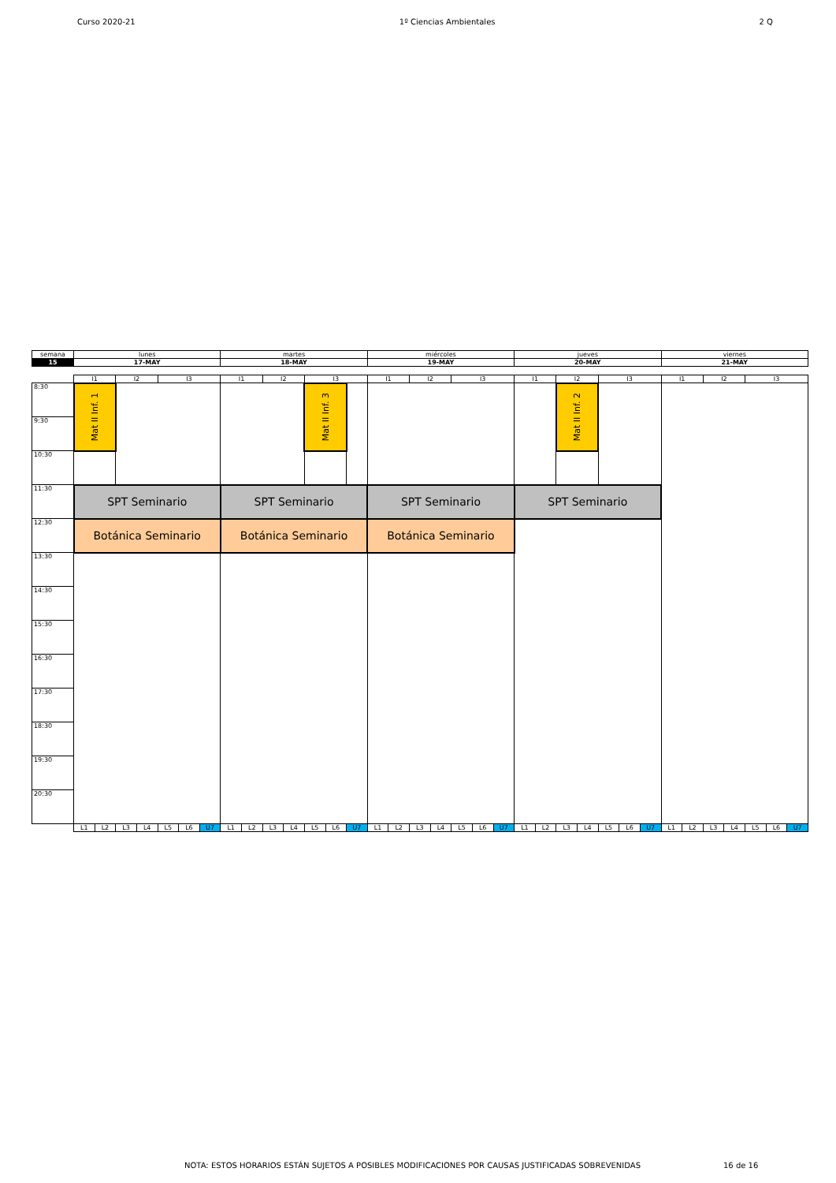Curso 2020-21 1º Ciencias Ambientales 2 Q
| semana | lunes | | | | | | | martes | | | | | | | miércoles | | | | | | | jueves | | | | | | | viernes | | | | | | |
| 15 | 17-MAY | | | | | | | 18-MAY | | | | | | | 19-MAY | | | | | | | 20-MAY | | | | | | | 21-MAY | | | | | | |
| | I1 | | I2 | | I3 | | | I1 | | I2 | | I3 | | | I1 | | I2 | | I3 | | | I1 | | I2 | | I3 | | | I1 | | I2 | | I3 | | |
| 8:30 | Mat II Inf. 1 | | | | | | | | | | | Mat II Inf. 3 | | | | | | | | | | | | Mat II Inf. 2 | | | | | | | | | | | |
| 9:30 | | | | | | | | | | | | | | | | | | | | | | | | | | | | | | | | | | | |
| 10:30 | | | | | | | | | | | | | | | | | | | | | | | | | | | | | | | | | | | |
| 11:30 | SPT Seminario | | | | | | | SPT Seminario | | | | | | | SPT Seminario | | | | | | | SPT Seminario | | | | | | | | | | | | | |
| 12:30 | Botánica Seminario | | | | | | | Botánica Seminario | | | | | | | Botánica Seminario | | | | | | | | | | | | | | | | | | | | |
| 13:30 | | | | | | | | | | | | | | | | | | | | | | | | | | | | | | | | | | | |
| 14:30 | | | | | | | | | | | | | | | | | | | | | | | | | | | | | | | | | | | |
| 15:30 | | | | | | | | | | | | | | | | | | | | | | | | | | | | | | | | | | | |
| 16:30 | | | | | | | | | | | | | | | | | | | | | | | | | | | | | | | | | | | |
| 17:30 | | | | | | | | | | | | | | | | | | | | | | | | | | | | | | | | | | | |
| 18:30 | | | | | | | | | | | | | | | | | | | | | | | | | | | | | | | | | | | |
| 19:30 | | | | | | | | | | | | | | | | | | | | | | | | | | | | | | | | | | | |
| 20:30 | | | | | | | | | | | | | | | | | | | | | | | | | | | | | | | | | | | |
| | L1 | L2 | L3 | L4 | L5 | L6 | U7 | L1 | L2 | L3 | L4 | L5 | L6 | U7 | L1 | L2 | L3 | L4 | L5 | L6 | U7 | L1 | L2 | L3 | L4 | L5 | L6 | U7 | L1 | L2 | L3 | L4 | L5 | L6 | U7 |
NOTA: ESTOS HORARIOS ESTÁN SUJETOS A POSIBLES MODIFICACIONES POR CAUSAS JUSTIFICADAS SOBREVENIDAS
16 de 16